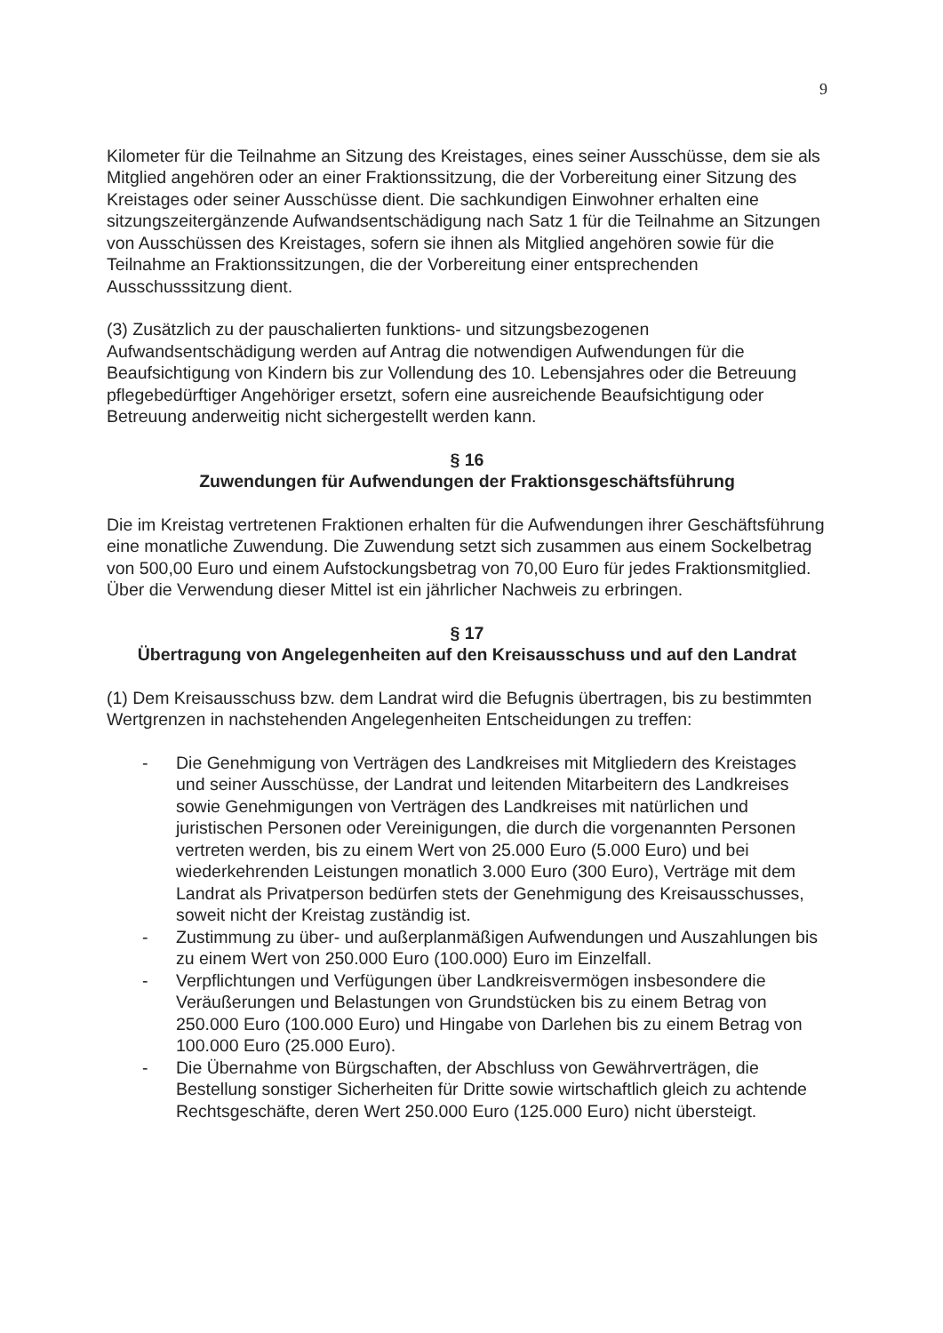9
Kilometer für die Teilnahme an Sitzung des Kreistages, eines seiner Ausschüsse, dem sie als Mitglied angehören oder an einer Fraktionssitzung, die der Vorbereitung einer Sitzung des Kreistages oder seiner Ausschüsse dient. Die sachkundigen Einwohner erhalten eine sitzungszeitergänzende Aufwandsentschädigung nach Satz 1 für die Teilnahme an Sitzungen von Ausschüssen des Kreistages, sofern sie ihnen als Mitglied angehören sowie für die Teilnahme an Fraktionssitzungen, die der Vorbereitung einer entsprechenden Ausschusssitzung dient.
(3) Zusätzlich zu der pauschalierten funktions- und sitzungsbezogenen Aufwandsentschädigung werden auf Antrag die notwendigen Aufwendungen für die Beaufsichtigung von Kindern bis zur Vollendung des 10. Lebensjahres oder die Betreuung pflegebedürftiger Angehöriger ersetzt, sofern eine ausreichende Beaufsichtigung oder Betreuung anderweitig nicht sichergestellt werden kann.
§ 16
Zuwendungen für Aufwendungen der Fraktionsgeschäftsführung
Die im Kreistag vertretenen Fraktionen erhalten für die Aufwendungen ihrer Geschäftsführung eine monatliche Zuwendung. Die Zuwendung setzt sich zusammen aus einem Sockelbetrag von 500,00 Euro und einem Aufstockungsbetrag von 70,00 Euro für jedes Fraktionsmitglied. Über die Verwendung dieser Mittel ist ein jährlicher Nachweis zu erbringen.
§ 17
Übertragung von Angelegenheiten auf den Kreisausschuss und auf den Landrat
(1) Dem Kreisausschuss bzw. dem Landrat wird die Befugnis übertragen, bis zu bestimmten Wertgrenzen in nachstehenden Angelegenheiten Entscheidungen zu treffen:
- Die Genehmigung von Verträgen des Landkreises mit Mitgliedern des Kreistages und seiner Ausschüsse, der Landrat und leitenden Mitarbeitern des Landkreises sowie Genehmigungen von Verträgen des Landkreises mit natürlichen und juristischen Personen oder Vereinigungen, die durch die vorgenannten Personen vertreten werden, bis zu einem Wert von 25.000 Euro (5.000 Euro) und bei wiederkehrenden Leistungen monatlich 3.000 Euro (300 Euro), Verträge mit dem Landrat als Privatperson bedürfen stets der Genehmigung des Kreisausschusses, soweit nicht der Kreistag zuständig ist.
- Zustimmung zu über- und außerplanmäßigen Aufwendungen und Auszahlungen bis zu einem Wert von 250.000 Euro (100.000) Euro im Einzelfall.
- Verpflichtungen und Verfügungen über Landkreisvermögen insbesondere die Veräußerungen und Belastungen von Grundstücken bis zu einem Betrag von 250.000 Euro (100.000 Euro) und Hingabe von Darlehen bis zu einem Betrag von 100.000 Euro (25.000 Euro).
- Die Übernahme von Bürgschaften, der Abschluss von Gewährverträgen, die Bestellung sonstiger Sicherheiten für Dritte sowie wirtschaftlich gleich zu achtende Rechtsgeschäfte, deren Wert 250.000 Euro (125.000 Euro) nicht übersteigt.